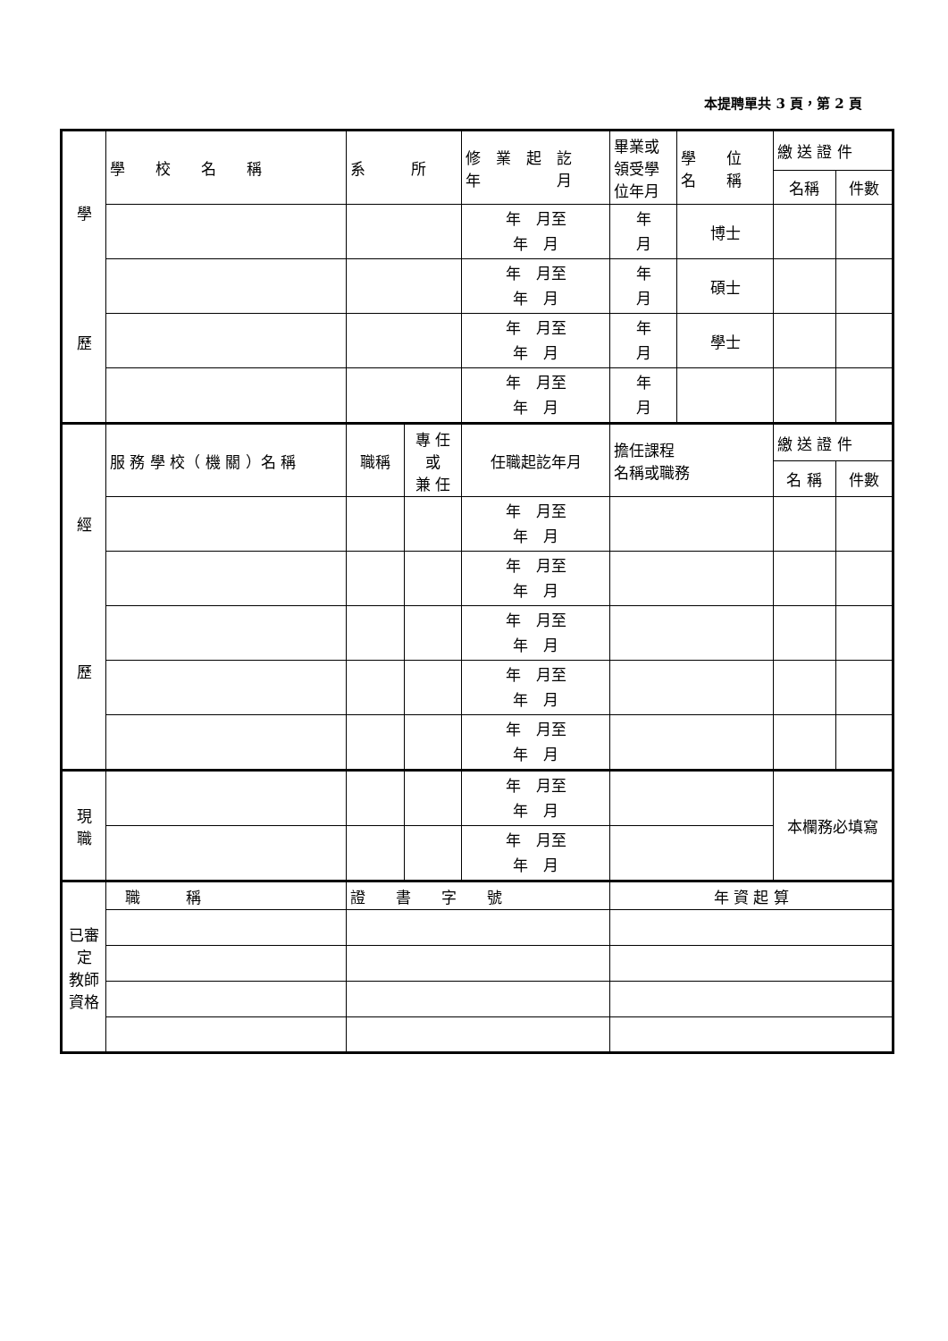本提聘單共 3 頁，第 2 頁
| 學 歷 | 學 校 名 稱 | 系 所 | | 修 業 起 訖 年 月 | 畢業或 領受學 位年月 | 學 位 名 稱 | 繳 送 證 件 | |
| | | | | | | | 名稱 | 件數 |
| | | | | 年 月至 年 月 | 年 月 | 博士 | | |
| | | | | 年 月至 年 月 | 年 月 | 碩士 | | |
| | | | | 年 月至 年 月 | 年 月 | 學士 | | |
| | | | | 年 月至 年 月 | 年 月 | | | |
| 經 歷 | 服 務 學 校（ 機 關 ）名 稱 | 職稱 | 專 任 或 兼 任 | 任職起訖年月 | 擔任課程 名稱或職務 | | 繳 送 證 件 | |
| | | | | | | | 名 稱 | 件數 |
| | | | | 年 月至 年 月 | | | | |
| | | | | 年 月至 年 月 | | | | |
| | | | | 年 月至 年 月 | | | | |
| | | | | 年 月至 年 月 | | | | |
| | | | | 年 月至 年 月 | | | | |
| 現 職 | | | | 年 月至 年 月 | | | 本欄務必填寫 | |
| | | | | 年 月至 年 月 | | | | |
| 已審 定 教師 資格 | 職 稱 | 證 書 字 號 | | | 年 資 起 算 | | | |